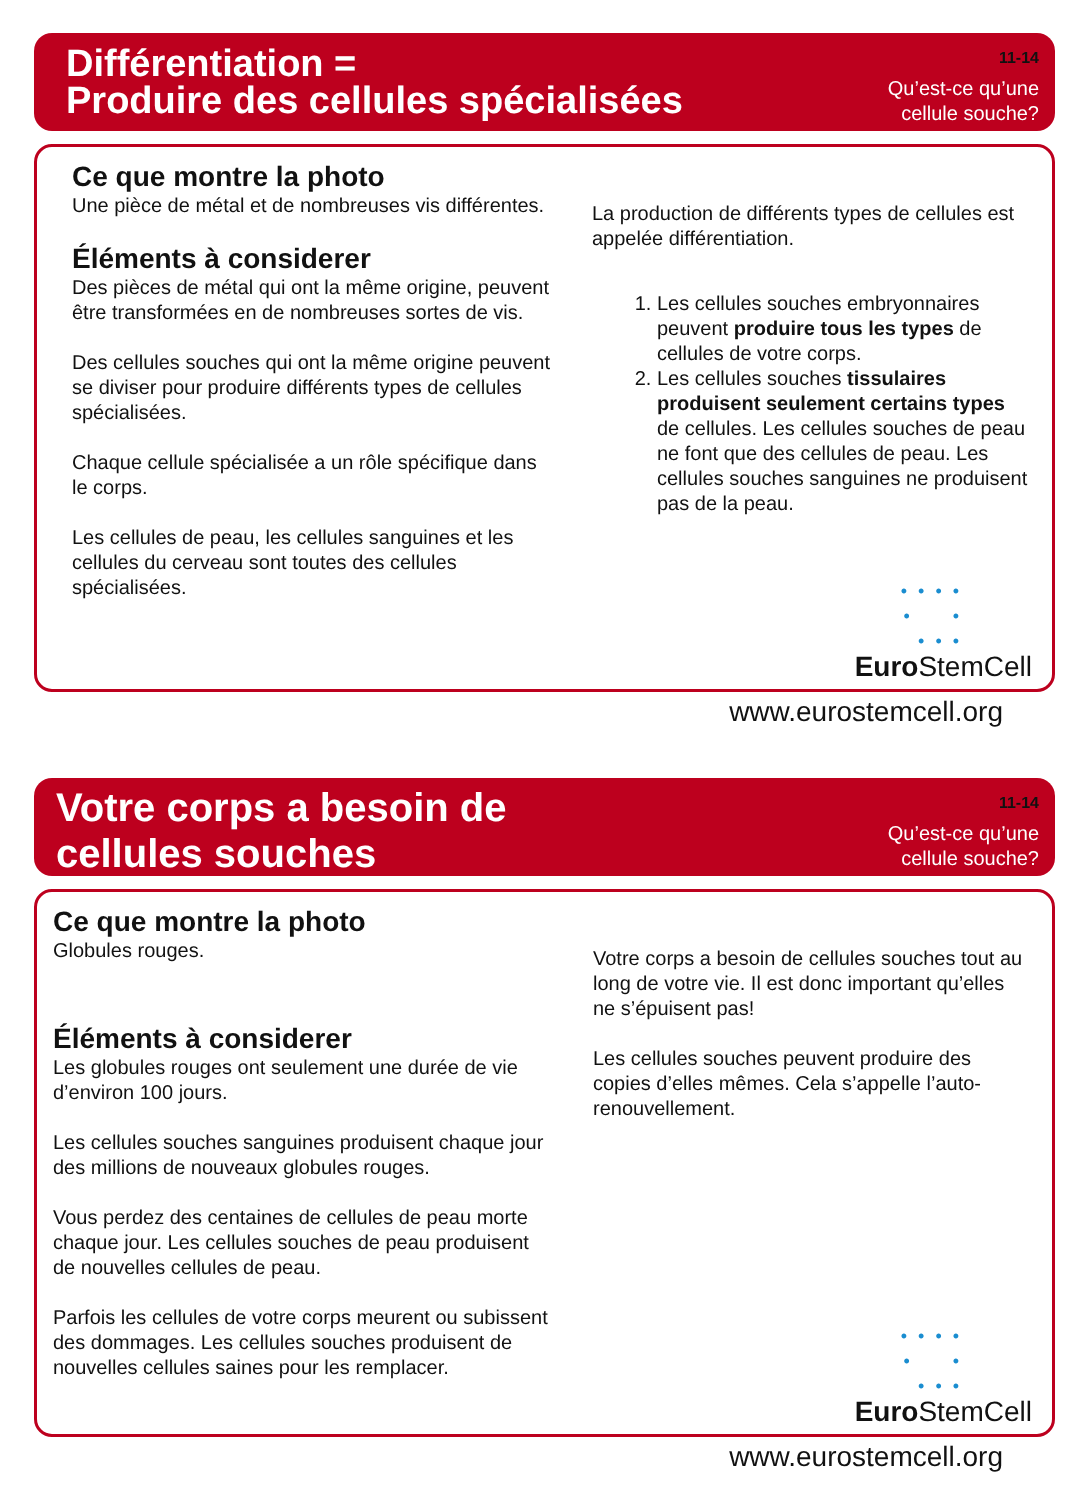Différentiation =
Produire des cellules spécialisées
11-14
Qu’est-ce qu’une
cellule souche?
Ce que montre la photo
Une pièce de métal et de nombreuses vis différentes.
Éléments à considerer
Des pièces de métal qui ont la même origine, peuvent être transformées en de nombreuses sortes de vis.
Des cellules souches qui ont la même origine peuvent se diviser pour produire différents types de cellules spécialisées.
Chaque cellule spécialisée a un rôle spécifique dans le corps.
Les cellules de peau, les cellules sanguines et les cellules du cerveau sont toutes des cellules spécialisées.
La production de différents types de cellules est appelée différentiation.
1. Les cellules souches embryonnaires peuvent produire tous les types de cellules de votre corps.
2. Les cellules souches tissulaires produisent seulement certains types de cellules. Les cellules souches de peau ne font que des cellules de peau. Les cellules souches sanguines ne produisent pas de la peau.
• • • •
• •
• • •
Euro StemCell
www.eurostemcell.org
Votre corps a besoin de
cellules souches
11-14
Qu’est-ce qu’une
cellule souche?
Ce que montre la photo
Globules rouges.
Éléments à considerer
Les globules rouges ont seulement une durée de vie d’environ 100 jours.
Les cellules souches sanguines produisent chaque jour des millions de nouveaux globules rouges.
Vous perdez des centaines de cellules de peau morte chaque jour. Les cellules souches de peau produisent de nouvelles cellules de peau.
Parfois les cellules de votre corps meurent ou subissent des dommages. Les cellules souches produisent de nouvelles cellules saines pour les remplacer.
Votre corps a besoin de cellules souches tout au long de votre vie. Il est donc important qu’elles ne s’épuisent pas!
Les cellules souches peuvent produire des copies d’elles mêmes. Cela s’appelle l’auto-renouvellement.
• • • •
• •
• • •
Euro StemCell
www.eurostemcell.org